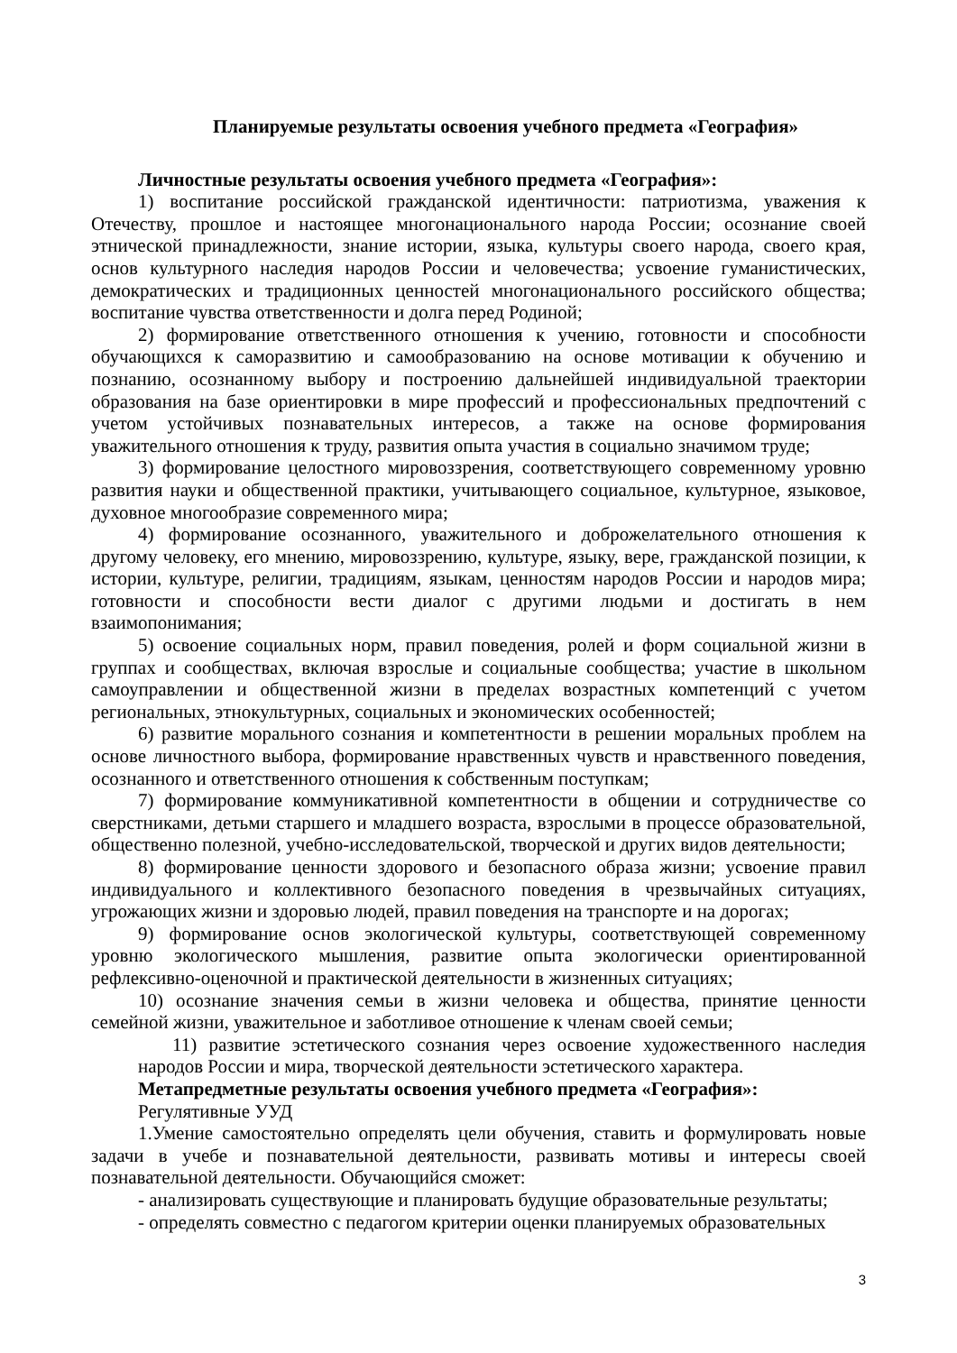Планируемые результаты освоения учебного предмета «География»
Личностные результаты освоения учебного предмета «География»:
1) воспитание российской гражданской идентичности: патриотизма, уважения к Отечеству, прошлое и настоящее многонационального народа России; осознание своей этнической принадлежности, знание истории, языка, культуры своего народа, своего края, основ культурного наследия народов России и человечества; усвоение гуманистических, демократических и традиционных ценностей многонационального российского общества; воспитание чувства ответственности и долга перед Родиной;
2) формирование ответственного отношения к учению, готовности и способности обучающихся к саморазвитию и самообразованию на основе мотивации к обучению и познанию, осознанному выбору и построению дальнейшей индивидуальной траектории образования на базе ориентировки в мире профессий и профессиональных предпочтений с учетом устойчивых познавательных интересов, а также на основе формирования уважительного отношения к труду, развития опыта участия в социально значимом труде;
3) формирование целостного мировоззрения, соответствующего современному уровню развития науки и общественной практики, учитывающего социальное, культурное, языковое, духовное многообразие современного мира;
4) формирование осознанного, уважительного и доброжелательного отношения к другому человеку, его мнению, мировоззрению, культуре, языку, вере, гражданской позиции, к истории, культуре, религии, традициям, языкам, ценностям народов России и народов мира; готовности и способности вести диалог с другими людьми и достигать в нем взаимопонимания;
5) освоение социальных норм, правил поведения, ролей и форм социальной жизни в группах и сообществах, включая взрослые и социальные сообщества; участие в школьном самоуправлении и общественной жизни в пределах возрастных компетенций с учетом региональных, этнокультурных, социальных и экономических особенностей;
6) развитие морального сознания и компетентности в решении моральных проблем на основе личностного выбора, формирование нравственных чувств и нравственного поведения, осознанного и ответственного отношения к собственным поступкам;
7) формирование коммуникативной компетентности в общении и сотрудничестве со сверстниками, детьми старшего и младшего возраста, взрослыми в процессе образовательной, общественно полезной, учебно-исследовательской, творческой и других видов деятельности;
8) формирование ценности здорового и безопасного образа жизни; усвоение правил индивидуального и коллективного безопасного поведения в чрезвычайных ситуациях, угрожающих жизни и здоровью людей, правил поведения на транспорте и на дорогах;
9) формирование основ экологической культуры, соответствующей современному уровню экологического мышления, развитие опыта экологически ориентированной рефлексивно-оценочной и практической деятельности в жизненных ситуациях;
10) осознание значения семьи в жизни человека и общества, принятие ценности семейной жизни, уважительное и заботливое отношение к членам своей семьи;
11) развитие эстетического сознания через освоение художественного наследия народов России и мира, творческой деятельности эстетического характера.
Метапредметные результаты освоения учебного предмета «География»:
Регулятивные УУД
1.Умение самостоятельно определять цели обучения, ставить и формулировать новые задачи в учебе и познавательной деятельности, развивать мотивы и интересы своей познавательной деятельности. Обучающийся сможет:
- анализировать существующие и планировать будущие образовательные результаты;
- определять совместно с педагогом критерии оценки планируемых образовательных
3